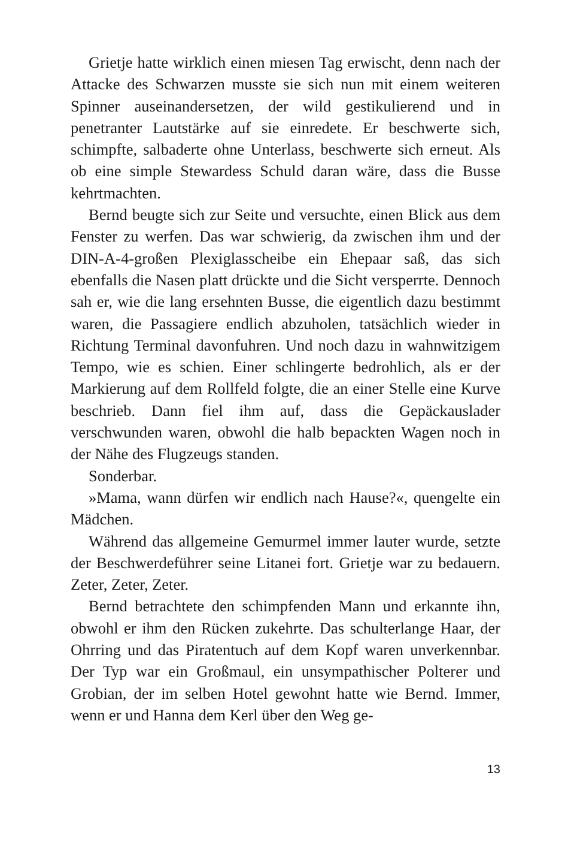Grietje hatte wirklich einen miesen Tag erwischt, denn nach der Attacke des Schwarzen musste sie sich nun mit einem weiteren Spinner auseinandersetzen, der wild gestikulierend und in penetranter Lautstärke auf sie einredete. Er beschwerte sich, schimpfte, salbaderte ohne Unterlass, beschwerte sich erneut. Als ob eine simple Stewardess Schuld daran wäre, dass die Busse kehrtmachten.
Bernd beugte sich zur Seite und versuchte, einen Blick aus dem Fenster zu werfen. Das war schwierig, da zwischen ihm und der DIN-A-4-großen Plexiglasscheibe ein Ehepaar saß, das sich ebenfalls die Nasen platt drückte und die Sicht versperrte. Dennoch sah er, wie die lang ersehnten Busse, die eigentlich dazu bestimmt waren, die Passagiere endlich abzuholen, tatsächlich wieder in Richtung Terminal davonfuhren. Und noch dazu in wahnwitzigem Tempo, wie es schien. Einer schlingerte bedrohlich, als er der Markierung auf dem Rollfeld folgte, die an einer Stelle eine Kurve beschrieb. Dann fiel ihm auf, dass die Gepäckauslader verschwunden waren, obwohl die halb bepackten Wagen noch in der Nähe des Flugzeugs standen.
Sonderbar.
»Mama, wann dürfen wir endlich nach Hause?«, quengelte ein Mädchen.
Während das allgemeine Gemurmel immer lauter wurde, setzte der Beschwerdeführer seine Litanei fort. Grietje war zu bedauern. Zeter, Zeter, Zeter.
Bernd betrachtete den schimpfenden Mann und erkannte ihn, obwohl er ihm den Rücken zukehrte. Das schulterlange Haar, der Ohrring und das Piratentuch auf dem Kopf waren unverkennbar. Der Typ war ein Großmaul, ein unsympathischer Polterer und Grobian, der im selben Hotel gewohnt hatte wie Bernd. Immer, wenn er und Hanna dem Kerl über den Weg ge-
13